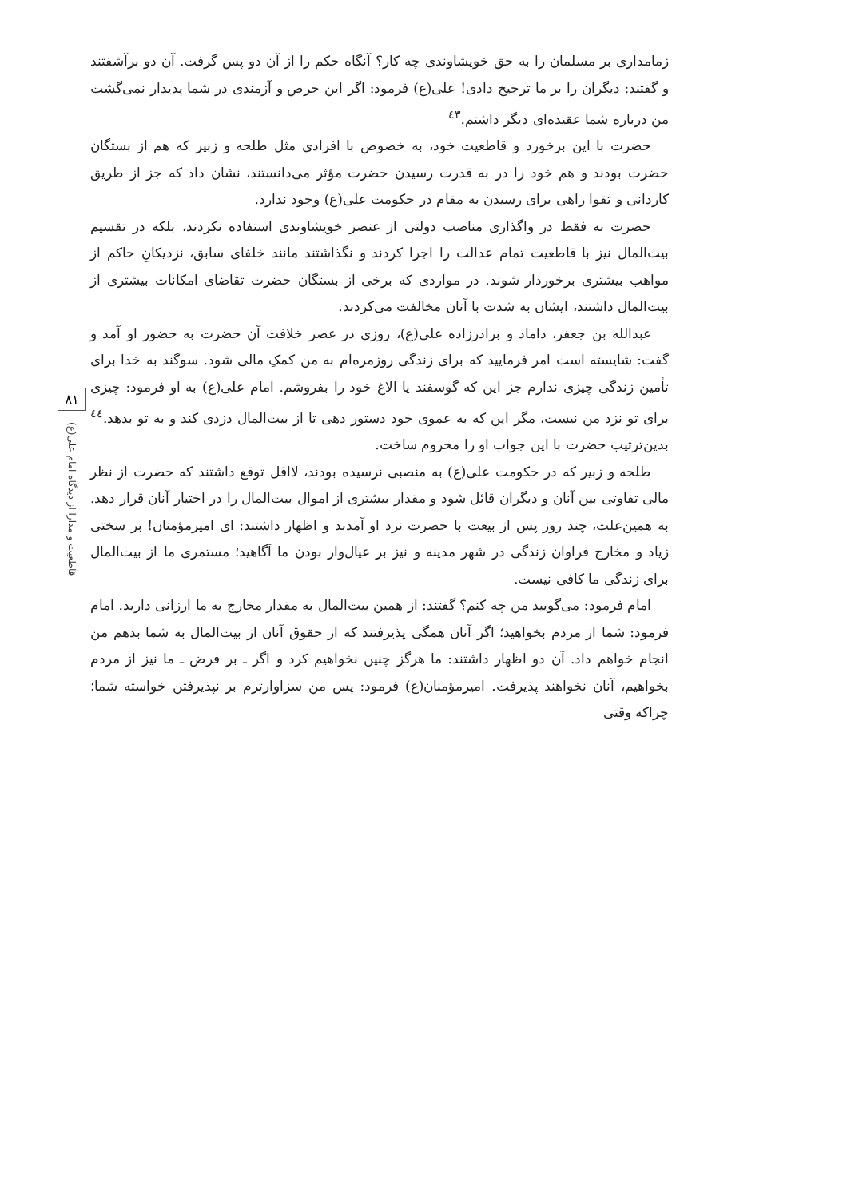زمامداری بر مسلمان را به حق خویشاوندی چه کار؟ آنگاه حکم را از آن دو پس گرفت. آن دو برآشفتند و گفتند: دیگران را بر ما ترجیح دادی! علی(ع) فرمود: اگر این حرص و آزمندی در شما پدیدار نمی‌گشت من درباره شما عقیده‌ای دیگر داشتم.<sup>٤٣</sup>
حضرت با این برخورد و قاطعیت خود، به خصوص با افرادی مثل طلحه و زبیر که هم از بستگان حضرت بودند و هم خود را در به قدرت رسیدن حضرت مؤثر می‌دانستند، نشان داد که جز از طریق کاردانی و تقوا راهی برای رسیدن به مقام در حکومت علی(ع) وجود ندارد.
حضرت نه فقط در واگذاری مناصب دولتی از عنصر خویشاوندی استفاده نکردند، بلکه در تقسیم بیت‌المال نیز با قاطعیت تمام عدالت را اجرا کردند و نگذاشتند مانند خلفای سابق، نزدیکانِ حاکم از مواهب بیشتری برخوردار شوند. در مواردی که برخی از بستگان حضرت تقاضای امکانات بیشتری از بیت‌المال داشتند، ایشان به شدت با آنان مخالفت می‌کردند.
عبدالله بن جعفر، داماد و برادرزاده علی(ع)، روزی در عصر خلافت آن حضرت به حضور او آمد و گفت: شایسته است امر فرمایید که برای زندگی روزمره‌ام به من کمکِ مالی شود. سوگند به خدا برای تأمین زندگی چیزی ندارم جز این که گوسفند یا الاغ خود را بفروشم. امام علی(ع) به او فرمود: چیزی برای تو نزد من نیست، مگر این که به عموی خود دستور دهی تا از بیت‌المال دزدی کند و به تو بدهد.<sup>٤٤</sup> بدین‌ترتیب حضرت با این جواب او را محروم ساخت.
طلحه و زبیر که در حکومت علی(ع) به منصبی نرسیده بودند، لااقل توقع داشتند که حضرت از نظر مالی تفاوتی بین آنان و دیگران قائل شود و مقدار بیشتری از اموال بیت‌المال را در اختیار آنان قرار دهد. به همین‌علت، چند روز پس از بیعت با حضرت نزد او آمدند و اظهار داشتند: ای امیرمؤمنان! بر سختی زیاد و مخارج فراوان زندگی در شهر مدینه و نیز بر عیال‌وار بودن ما آگاهید؛ مستمری ما از بیت‌المال برای زندگی ما کافی نیست.
امام فرمود: می‌گویید من چه کنم؟ گفتند: از همین بیت‌المال به مقدار مخارج به ما ارزانی دارید. امام فرمود: شما از مردم بخواهید؛ اگر آنان همگی پذیرفتند که از حقوق آنان از بیت‌المال به شما بدهم من انجام خواهم داد. آن دو اظهار داشتند: ما هرگز چنین نخواهیم کرد و اگر ـ بر فرض ـ ما نیز از مردم بخواهیم، آنان نخواهند پذیرفت. امیرمؤمنان(ع) فرمود: پس من سزاوارترم بر نپذیرفتن خواسته شما؛ چراکه وقتی
٨١
قاطعیت و مدارا از دیدگاه امام علی(ع)